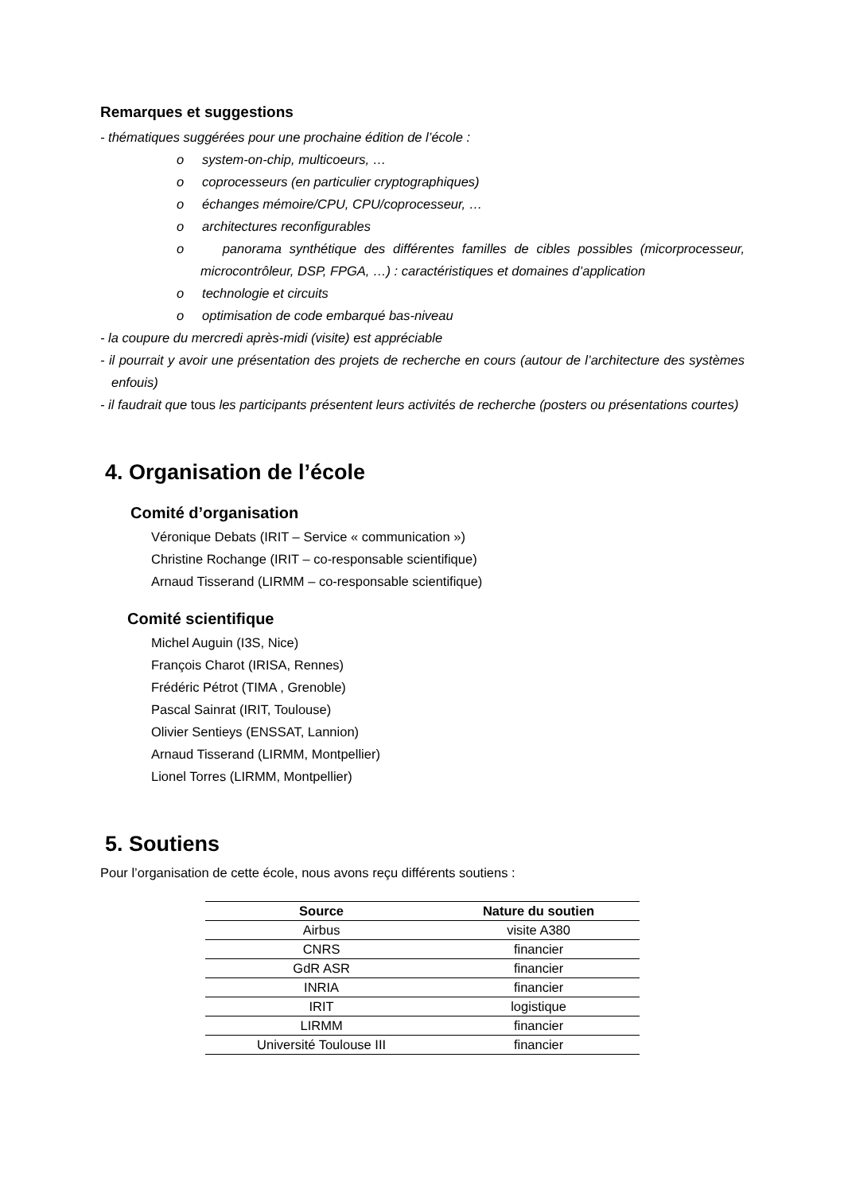Remarques et suggestions
- thématiques suggérées pour une prochaine édition de l’école :
o system-on-chip, multicoeurs, …
o coprocesseurs (en particulier cryptographiques)
o échanges mémoire/CPU, CPU/coprocesseur, …
o architectures reconfigurables
o panorama synthétique des différentes familles de cibles possibles (micorprocesseur, microcontrôleur, DSP, FPGA, …) : caractéristiques et domaines d’application
o technologie et circuits
o optimisation de code embarqué bas-niveau
- la coupure du mercredi après-midi (visite) est appréciable
- il pourrait y avoir une présentation des projets de recherche en cours (autour de l’architecture des systèmes enfouis)
- il faudrait que tous les participants présentent leurs activités de recherche (posters ou présentations courtes)
4. Organisation de l’école
Comité d’organisation
Véronique Debats (IRIT – Service « communication »)
Christine Rochange (IRIT – co-responsable scientifique)
Arnaud Tisserand (LIRMM – co-responsable scientifique)
Comité scientifique
Michel Auguin (I3S, Nice)
François Charot (IRISA, Rennes)
Frédéric Pétrot (TIMA , Grenoble)
Pascal Sainrat (IRIT, Toulouse)
Olivier Sentieys (ENSSAT, Lannion)
Arnaud Tisserand (LIRMM, Montpellier)
Lionel Torres (LIRMM, Montpellier)
5. Soutiens
Pour l’organisation de cette école, nous avons reçu différents soutiens :
| Source | Nature du soutien |
| --- | --- |
| Airbus | visite A380 |
| CNRS | financier |
| GdR ASR | financier |
| INRIA | financier |
| IRIT | logistique |
| LIRMM | financier |
| Université Toulouse III | financier |